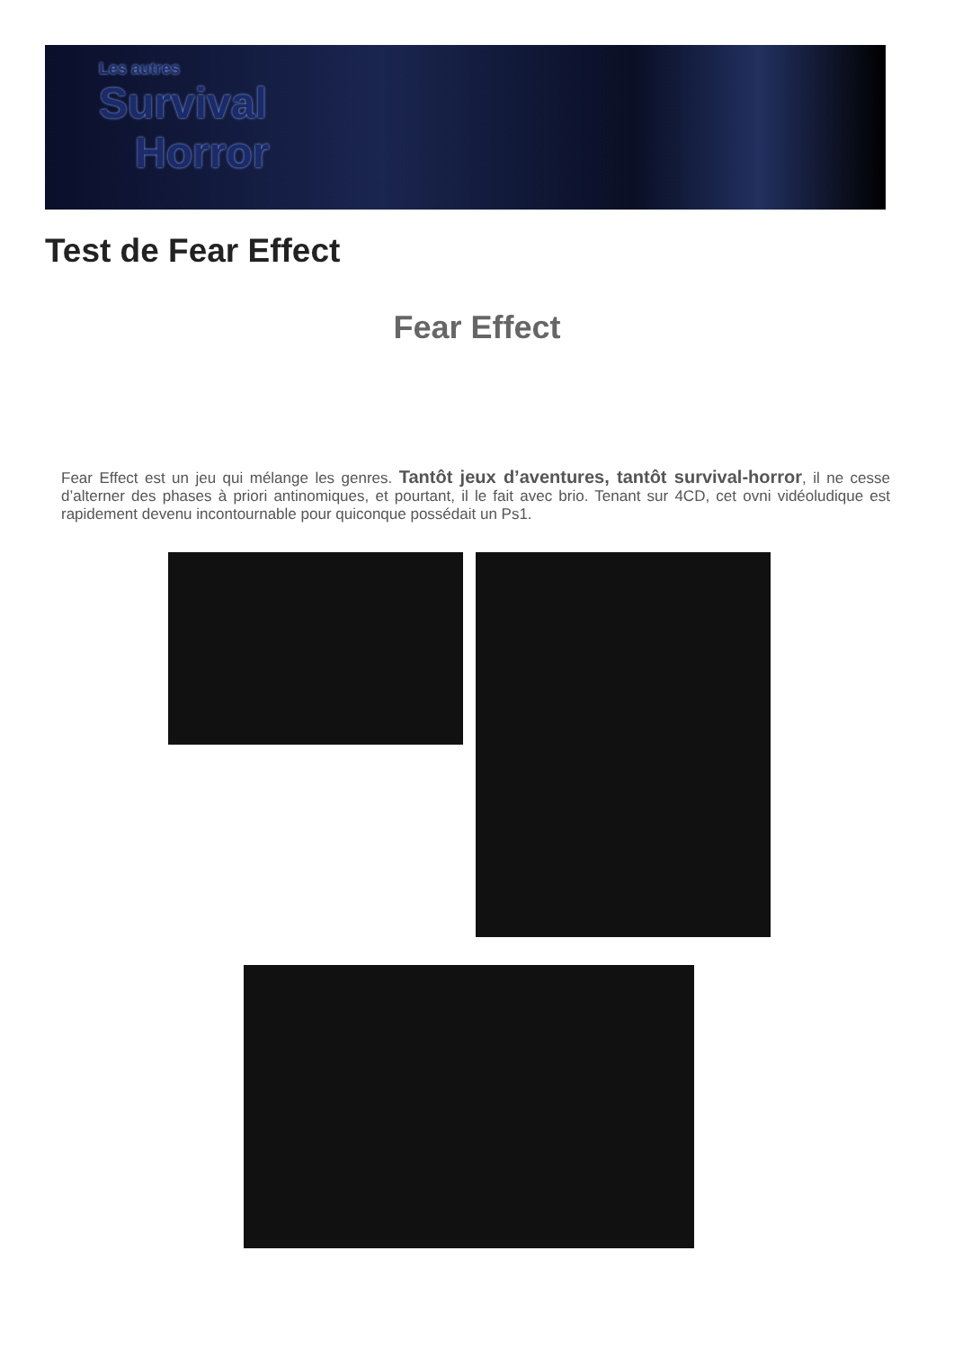Les autres
Survival
Horror
Test de Fear Effect
Fear Effect
Fear Effect est un jeu qui mélange les genres. Tantôt jeux d’aventures, tantôt survival-horror, il ne cesse d’alterner des phases à priori antinomiques, et pourtant, il le fait avec brio. Tenant sur 4CD, cet ovni vidéoludique est rapidement devenu incontournable pour quiconque possédait un Ps1.